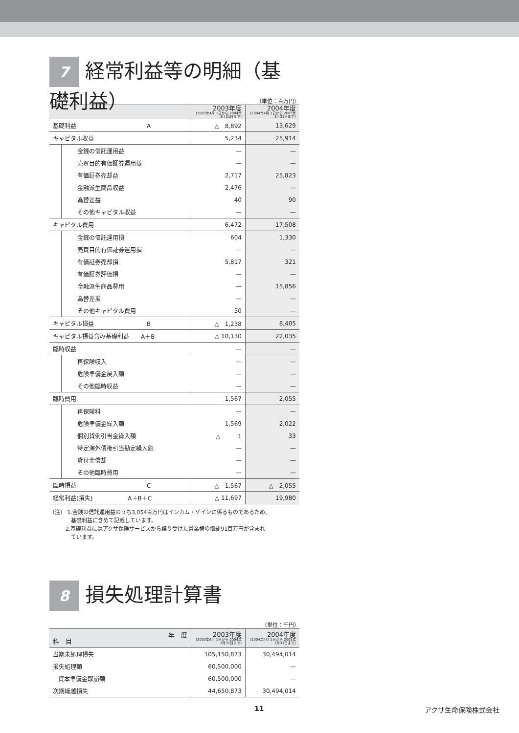7 経常利益等の明細（基礎利益）
（単位：百万円）
| | | 2003年度 (2003年4月 1日から 2004年3月31日まで) | 2004年度 (2004年4月 1日から 2005年3月31日まで) |
| --- | --- | --- | --- |
| 基礎利益 A | | △ 8,892 | 13,629 |
| キャピタル収益 | | 5,234 | 25,914 |
| | 金銭の信託運用益 | — | — |
| | 売買目的有価証券運用益 | — | — |
| | 有価証券売却益 | 2,717 | 25,823 |
| | 金融派生商品収益 | 2,476 | — |
| | 為替差益 | 40 | 90 |
| | その他キャピタル収益 | — | — |
| キャピタル費用 | | 6,472 | 17,508 |
| | 金銭の信託運用損 | 604 | 1,330 |
| | 売買目的有価証券運用損 | — | — |
| | 有価証券売却損 | 5,817 | 321 |
| | 有価証券評価損 | — | — |
| | 金融派生商品費用 | — | 15,856 |
| | 為替差損 | — | — |
| | その他キャピタル費用 | 50 | — |
| キャピタル損益 B | | △ 1,238 | 8,405 |
| キャピタル損益含み基礎利益 A＋B | | △ 10,130 | 22,035 |
| 臨時収益 | | — | — |
| | 再保険収入 | — | — |
| | 危険準備金戻入額 | — | — |
| | その他臨時収益 | — | — |
| 臨時費用 | | 1,567 | 2,055 |
| | 再保険料 | — | — |
| | 危険準備金繰入額 | 1,569 | 2,022 |
| | 個別貸倒引当金繰入額 | △ 1 | 33 |
| | 特定海外債権引当勘定繰入額 | — | — |
| | 貸付金償却 | — | — |
| | その他臨時費用 | — | — |
| 臨時損益 C | | △ 1,567 | △ 2,055 |
| 経常利益(損失) A＋B＋C | | △ 11,697 | 19,980 |
（注） 1.金銭の信託運用益のうち3,054百万円はインカム・ゲインに係るものであるため、
　　　　基礎利益に含めて記載しています。
　　　2.基礎利益にはアクサ保険サービスから譲り受けた営業権の償却91百万円が含まれ
　　　　ています。
8 損失処理計算書
（単位：千円）
| 年 度 科 目 | 2003年度 (2003年4月 1日から 2004年3月31日まで) | 2004年度 (2004年4月 1日から 2005年3月31日まで) |
| --- | --- | --- |
| 当期未処理損失 | 105,150,873 | 30,494,014 |
| 損失処理額 | 60,500,000 | — |
| 資本準備金取崩額 | 60,500,000 | — |
| 次期繰越損失 | 44,650,873 | 30,494,014 |
11 アクサ生命保険株式会社